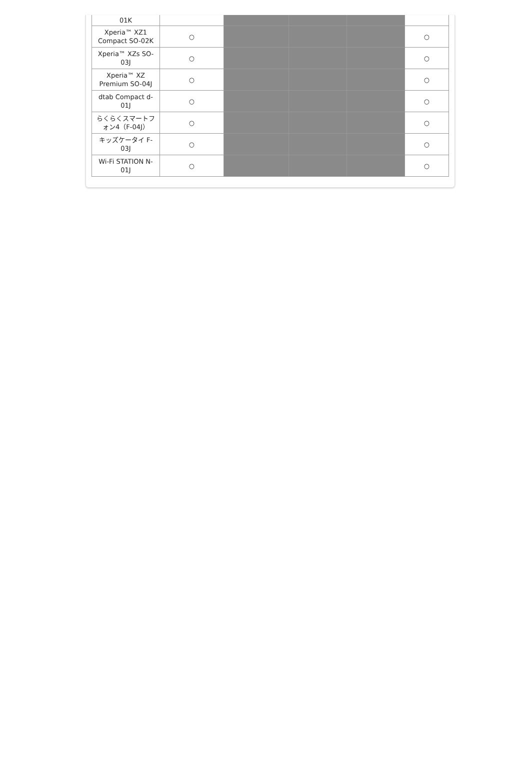| 01K | | | | | |
| Xperia™ XZ1 Compact SO-02K | ○ | | | | ○ |
| Xperia™ XZs SO- 03J | ○ | | | | ○ |
| Xperia™ XZ Premium SO-04J | ○ | | | | ○ |
| dtab Compact d- 01J | ○ | | | | ○ |
| らくらくスマートフ ォン4（F-04J） | ○ | | | | ○ |
| キッズケータイ F- 03J | ○ | | | | ○ |
| Wi-Fi STATION N- 01J | ○ | | | | ○ |